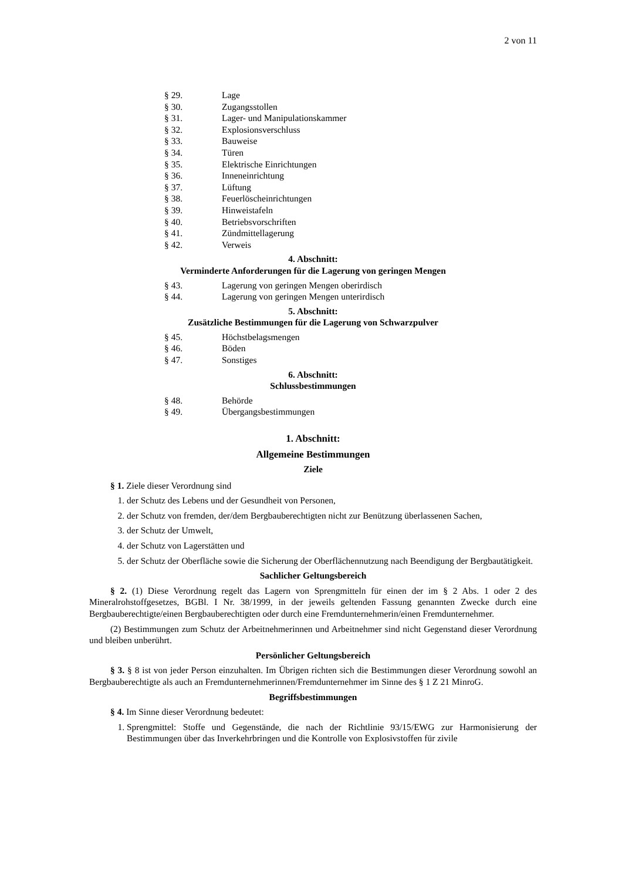2 von 11
§ 29. Lage
§ 30. Zugangsstollen
§ 31. Lager- und Manipulationskammer
§ 32. Explosionsverschluss
§ 33. Bauweise
§ 34. Türen
§ 35. Elektrische Einrichtungen
§ 36. Inneneinrichtung
§ 37. Lüftung
§ 38. Feuerlöscheinrichtungen
§ 39. Hinweistafeln
§ 40. Betriebsvorschriften
§ 41. Zündmittellagerung
§ 42. Verweis
4. Abschnitt:
Verminderte Anforderungen für die Lagerung von geringen Mengen
§ 43. Lagerung von geringen Mengen oberirdisch
§ 44. Lagerung von geringen Mengen unterirdisch
5. Abschnitt:
Zusätzliche Bestimmungen für die Lagerung von Schwarzpulver
§ 45. Höchstbelagsmengen
§ 46. Böden
§ 47. Sonstiges
6. Abschnitt:
Schlussbestimmungen
§ 48. Behörde
§ 49. Übergangsbestimmungen
1. Abschnitt:
Allgemeine Bestimmungen
Ziele
§ 1. Ziele dieser Verordnung sind
1. der Schutz des Lebens und der Gesundheit von Personen,
2. der Schutz von fremden, der/dem Bergbauberechtigten nicht zur Benützung überlassenen Sachen,
3. der Schutz der Umwelt,
4. der Schutz von Lagerstätten und
5. der Schutz der Oberfläche sowie die Sicherung der Oberflächennutzung nach Beendigung der Bergbautätigkeit.
Sachlicher Geltungsbereich
§ 2. (1) Diese Verordnung regelt das Lagern von Sprengmitteln für einen der im § 2 Abs. 1 oder 2 des Mineralrohstoffgesetzes, BGBl. I Nr. 38/1999, in der jeweils geltenden Fassung genannten Zwecke durch eine Bergbauberechtigte/einen Bergbauberechtigten oder durch eine Fremdunternehmerin/einen Fremdunternehmer.
(2) Bestimmungen zum Schutz der Arbeitnehmerinnen und Arbeitnehmer sind nicht Gegenstand dieser Verordnung und bleiben unberührt.
Persönlicher Geltungsbereich
§ 3. § 8 ist von jeder Person einzuhalten. Im Übrigen richten sich die Bestimmungen dieser Verordnung sowohl an Bergbauberechtigte als auch an Fremdunternehmerinnen/Fremdunternehmer im Sinne des § 1 Z 21 MinroG.
Begriffsbestimmungen
§ 4. Im Sinne dieser Verordnung bedeutet:
1. Sprengmittel: Stoffe und Gegenstände, die nach der Richtlinie 93/15/EWG zur Harmonisierung der Bestimmungen über das Inverkehrbringen und die Kontrolle von Explosivstoffen für zivile